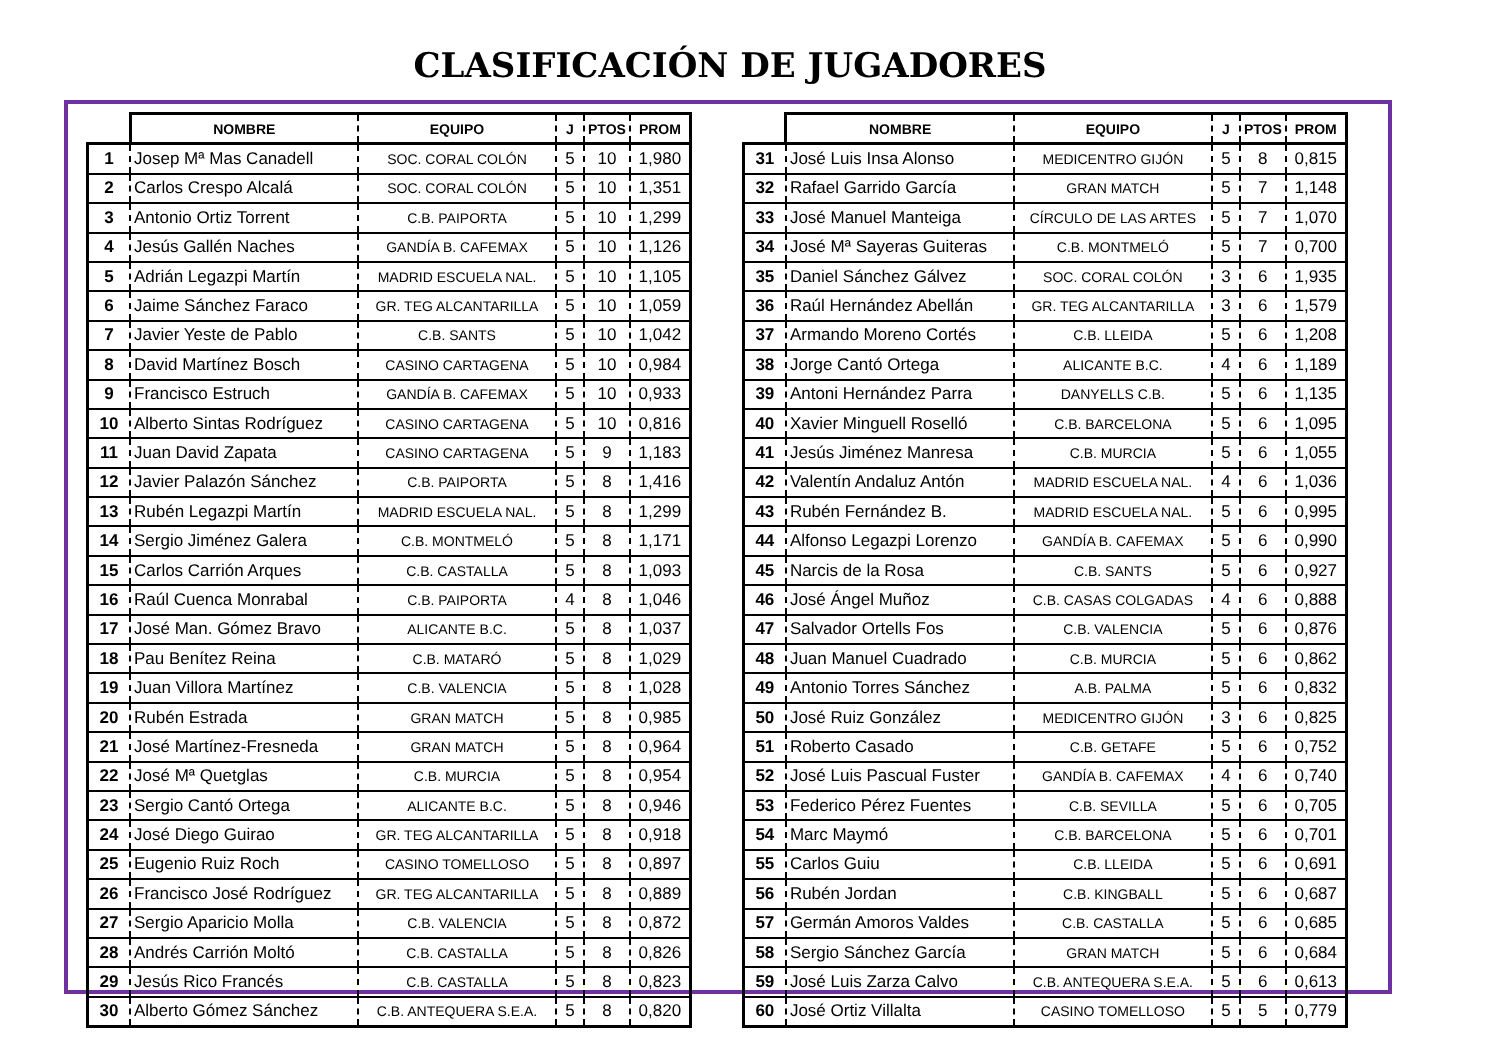CLASIFICACIÓN DE JUGADORES
| | NOMBRE | EQUIPO | J | PTOS | PROM |
| --- | --- | --- | --- | --- | --- |
| 1 | Josep Mª Mas Canadell | SOC. CORAL COLÓN | 5 | 10 | 1,980 |
| 2 | Carlos Crespo Alcalá | SOC. CORAL COLÓN | 5 | 10 | 1,351 |
| 3 | Antonio Ortiz Torrent | C.B. PAIPORTA | 5 | 10 | 1,299 |
| 4 | Jesús Gallén Naches | GANDÍA B. CAFEMAX | 5 | 10 | 1,126 |
| 5 | Adrián Legazpi Martín | MADRID ESCUELA NAL. | 5 | 10 | 1,105 |
| 6 | Jaime Sánchez Faraco | GR. TEG ALCANTARILLA | 5 | 10 | 1,059 |
| 7 | Javier Yeste de Pablo | C.B. SANTS | 5 | 10 | 1,042 |
| 8 | David Martínez Bosch | CASINO CARTAGENA | 5 | 10 | 0,984 |
| 9 | Francisco Estruch | GANDÍA B. CAFEMAX | 5 | 10 | 0,933 |
| 10 | Alberto Sintas Rodríguez | CASINO CARTAGENA | 5 | 10 | 0,816 |
| 11 | Juan David Zapata | CASINO CARTAGENA | 5 | 9 | 1,183 |
| 12 | Javier Palazón Sánchez | C.B. PAIPORTA | 5 | 8 | 1,416 |
| 13 | Rubén Legazpi Martín | MADRID ESCUELA NAL. | 5 | 8 | 1,299 |
| 14 | Sergio Jiménez Galera | C.B. MONTMELÓ | 5 | 8 | 1,171 |
| 15 | Carlos Carrión Arques | C.B. CASTALLA | 5 | 8 | 1,093 |
| 16 | Raúl Cuenca Monrabal | C.B. PAIPORTA | 4 | 8 | 1,046 |
| 17 | José Man. Gómez Bravo | ALICANTE B.C. | 5 | 8 | 1,037 |
| 18 | Pau Benítez Reina | C.B. MATARÓ | 5 | 8 | 1,029 |
| 19 | Juan Villora Martínez | C.B. VALENCIA | 5 | 8 | 1,028 |
| 20 | Rubén Estrada | GRAN MATCH | 5 | 8 | 0,985 |
| 21 | José Martínez-Fresneda | GRAN MATCH | 5 | 8 | 0,964 |
| 22 | José Mª Quetglas | C.B. MURCIA | 5 | 8 | 0,954 |
| 23 | Sergio Cantó Ortega | ALICANTE B.C. | 5 | 8 | 0,946 |
| 24 | José Diego Guirao | GR. TEG ALCANTARILLA | 5 | 8 | 0,918 |
| 25 | Eugenio Ruiz Roch | CASINO TOMELLOSO | 5 | 8 | 0,897 |
| 26 | Francisco José Rodríguez | GR. TEG ALCANTARILLA | 5 | 8 | 0,889 |
| 27 | Sergio Aparicio Molla | C.B. VALENCIA | 5 | 8 | 0,872 |
| 28 | Andrés Carrión Moltó | C.B. CASTALLA | 5 | 8 | 0,826 |
| 29 | Jesús Rico Francés | C.B. CASTALLA | 5 | 8 | 0,823 |
| 30 | Alberto Gómez Sánchez | C.B. ANTEQUERA S.E.A. | 5 | 8 | 0,820 |
| | NOMBRE | EQUIPO | J | PTOS | PROM |
| --- | --- | --- | --- | --- | --- |
| 31 | José Luis Insa Alonso | MEDICENTRO GIJÓN | 5 | 8 | 0,815 |
| 32 | Rafael Garrido García | GRAN MATCH | 5 | 7 | 1,148 |
| 33 | José Manuel Manteiga | CÍRCULO DE LAS ARTES | 5 | 7 | 1,070 |
| 34 | José Mª Sayeras Guiteras | C.B. MONTMELÓ | 5 | 7 | 0,700 |
| 35 | Daniel Sánchez Gálvez | SOC. CORAL COLÓN | 3 | 6 | 1,935 |
| 36 | Raúl Hernández Abellán | GR. TEG ALCANTARILLA | 3 | 6 | 1,579 |
| 37 | Armando Moreno Cortés | C.B. LLEIDA | 5 | 6 | 1,208 |
| 38 | Jorge Cantó Ortega | ALICANTE B.C. | 4 | 6 | 1,189 |
| 39 | Antoni Hernández Parra | DANYELLS C.B. | 5 | 6 | 1,135 |
| 40 | Xavier Minguell Roselló | C.B. BARCELONA | 5 | 6 | 1,095 |
| 41 | Jesús Jiménez Manresa | C.B. MURCIA | 5 | 6 | 1,055 |
| 42 | Valentín Andaluz Antón | MADRID ESCUELA NAL. | 4 | 6 | 1,036 |
| 43 | Rubén Fernández B. | MADRID ESCUELA NAL. | 5 | 6 | 0,995 |
| 44 | Alfonso Legazpi Lorenzo | GANDÍA B. CAFEMAX | 5 | 6 | 0,990 |
| 45 | Narcis de la Rosa | C.B. SANTS | 5 | 6 | 0,927 |
| 46 | José Ángel Muñoz | C.B. CASAS COLGADAS | 4 | 6 | 0,888 |
| 47 | Salvador Ortells Fos | C.B. VALENCIA | 5 | 6 | 0,876 |
| 48 | Juan Manuel Cuadrado | C.B. MURCIA | 5 | 6 | 0,862 |
| 49 | Antonio Torres Sánchez | A.B. PALMA | 5 | 6 | 0,832 |
| 50 | José Ruiz González | MEDICENTRO GIJÓN | 3 | 6 | 0,825 |
| 51 | Roberto Casado | C.B. GETAFE | 5 | 6 | 0,752 |
| 52 | José Luis Pascual Fuster | GANDÍA B. CAFEMAX | 4 | 6 | 0,740 |
| 53 | Federico Pérez Fuentes | C.B. SEVILLA | 5 | 6 | 0,705 |
| 54 | Marc Maymó | C.B. BARCELONA | 5 | 6 | 0,701 |
| 55 | Carlos Guiu | C.B. LLEIDA | 5 | 6 | 0,691 |
| 56 | Rubén Jordan | C.B. KINGBALL | 5 | 6 | 0,687 |
| 57 | Germán Amoros Valdes | C.B. CASTALLA | 5 | 6 | 0,685 |
| 58 | Sergio Sánchez García | GRAN MATCH | 5 | 6 | 0,684 |
| 59 | José Luis Zarza Calvo | C.B. ANTEQUERA S.E.A. | 5 | 6 | 0,613 |
| 60 | José Ortiz Villalta | CASINO TOMELLOSO | 5 | 5 | 0,779 |